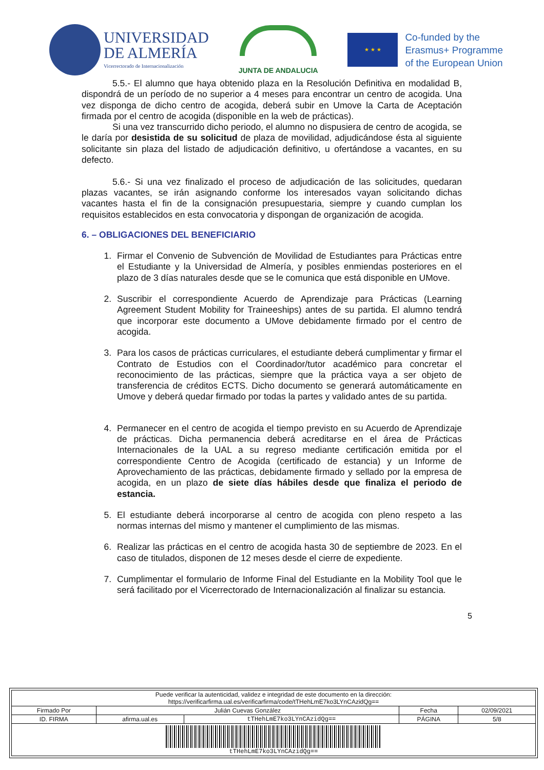UNIVERSIDAD
DE ALMERÍA
Vicerrectorado de Internacionalización
JUNTA DE ANDALUCIA
★ ★ ★
Co-funded by the
Erasmus+ Programme
of the European Union
5.5.- El alumno que haya obtenido plaza en la Resolución Definitiva en modalidad B, dispondrá de un período de no superior a 4 meses para encontrar un centro de acogida. Una vez disponga de dicho centro de acogida, deberá subir en Umove la Carta de Aceptación firmada por el centro de acogida (disponible en la web de prácticas).
Si una vez transcurrido dicho periodo, el alumno no dispusiera de centro de acogida, se le daría por desistida de su solicitud de plaza de movilidad, adjudicándose ésta al siguiente solicitante sin plaza del listado de adjudicación definitivo, u ofertándose a vacantes, en su defecto.
5.6.- Si una vez finalizado el proceso de adjudicación de las solicitudes, quedaran plazas vacantes, se irán asignando conforme los interesados vayan solicitando dichas vacantes hasta el fin de la consignación presupuestaria, siempre y cuando cumplan los requisitos establecidos en esta convocatoria y dispongan de organización de acogida.
6. – OBLIGACIONES DEL BENEFICIARIO
1. Firmar el Convenio de Subvención de Movilidad de Estudiantes para Prácticas entre el Estudiante y la Universidad de Almería, y posibles enmiendas posteriores en el plazo de 3 días naturales desde que se le comunica que está disponible en UMove.
2. Suscribir el correspondiente Acuerdo de Aprendizaje para Prácticas (Learning Agreement Student Mobility for Traineeships) antes de su partida. El alumno tendrá que incorporar este documento a UMove debidamente firmado por el centro de acogida.
3. Para los casos de prácticas curriculares, el estudiante deberá cumplimentar y firmar el Contrato de Estudios con el Coordinador/tutor académico para concretar el reconocimiento de las prácticas, siempre que la práctica vaya a ser objeto de transferencia de créditos ECTS. Dicho documento se generará automáticamente en Umove y deberá quedar firmado por todas la partes y validado antes de su partida.
4. Permanecer en el centro de acogida el tiempo previsto en su Acuerdo de Aprendizaje de prácticas. Dicha permanencia deberá acreditarse en el área de Prácticas Internacionales de la UAL a su regreso mediante certificación emitida por el correspondiente Centro de Acogida (certificado de estancia) y un Informe de Aprovechamiento de las prácticas, debidamente firmado y sellado por la empresa de acogida, en un plazo de siete días hábiles desde que finaliza el periodo de estancia.
5. El estudiante deberá incorporarse al centro de acogida con pleno respeto a las normas internas del mismo y mantener el cumplimiento de las mismas.
6. Realizar las prácticas en el centro de acogida hasta 30 de septiembre de 2023. En el caso de titulados, disponen de 12 meses desde el cierre de expediente.
7. Cumplimentar el formulario de Informe Final del Estudiante en la Mobility Tool que le será facilitado por el Vicerrectorado de Internacionalización al finalizar su estancia.
5
| Puede verificar la autenticidad, validez e integridad de este documento en la dirección: https://verificarfirma.ual.es/verificarfirma/code/tTHehLmE7ko3LYnCAzidQg== | | | | |
| Firmado Por | Julián Cuevas González | | Fecha | 02/09/2021 |
| ID. FIRMA | afirma.ual.es | tTHehLmE7ko3LYnCAzidQg== | PÁGINA | 5/8 |
| tTHehLmE7ko3LYnCAzidQg== | | | | |